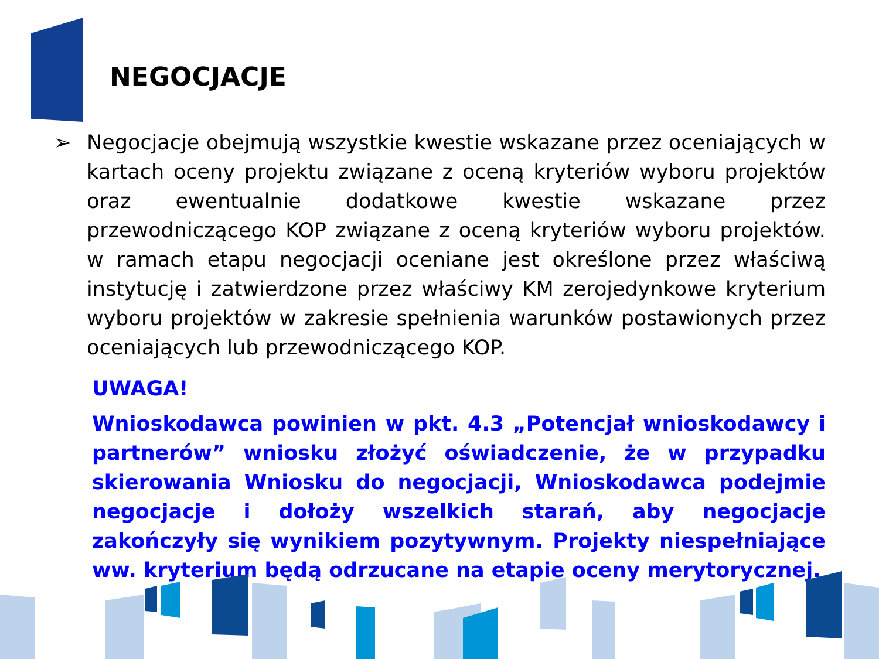NEGOCJACJE
➢ Negocjacje obejmują wszystkie kwestie wskazane przez oceniających w kartach oceny projektu związane z oceną kryteriów wyboru projektów oraz ewentualnie dodatkowe kwestie wskazane przez przewodniczącego KOP związane z oceną kryteriów wyboru projektów. w ramach etapu negocjacji oceniane jest określone przez właściwą instytucję i zatwierdzone przez właściwy KM zerojedynkowe kryterium wyboru projektów w zakresie spełnienia warunków postawionych przez oceniających lub przewodniczącego KOP.
UWAGA!
Wnioskodawca powinien w pkt. 4.3 „Potencjał wnioskodawcy i partnerów” wniosku złożyć oświadczenie, że w przypadku skierowania Wniosku do negocjacji, Wnioskodawca podejmie negocjacje i dołoży wszelkich starań, aby negocjacje zakończyły się wynikiem pozytywnym. Projekty niespełniające ww. kryterium będą odrzucane na etapie oceny merytorycznej.